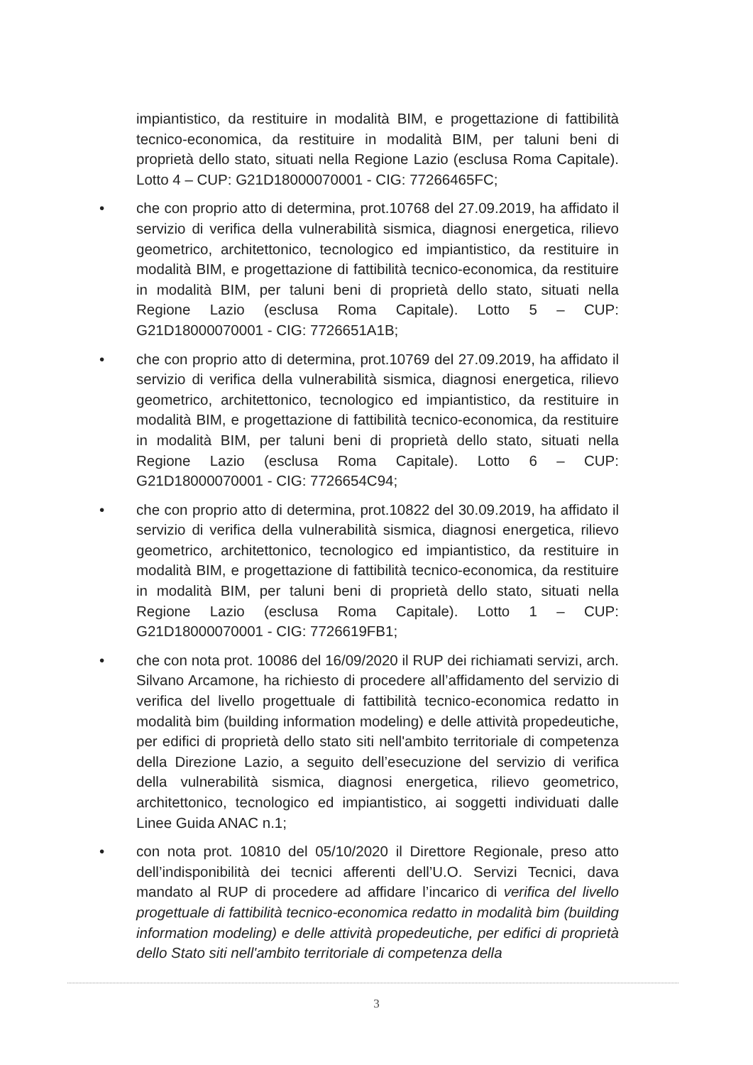impiantistico, da restituire in modalità BIM, e progettazione di fattibilità tecnico-economica, da restituire in modalità BIM, per taluni beni di proprietà dello stato, situati nella Regione Lazio (esclusa Roma Capitale). Lotto 4 – CUP: G21D18000070001 - CIG: 77266465FC;
• che con proprio atto di determina, prot.10768 del 27.09.2019, ha affidato il servizio di verifica della vulnerabilità sismica, diagnosi energetica, rilievo geometrico, architettonico, tecnologico ed impiantistico, da restituire in modalità BIM, e progettazione di fattibilità tecnico-economica, da restituire in modalità BIM, per taluni beni di proprietà dello stato, situati nella Regione Lazio (esclusa Roma Capitale). Lotto 5 – CUP: G21D18000070001 - CIG: 7726651A1B;
• che con proprio atto di determina, prot.10769 del 27.09.2019, ha affidato il servizio di verifica della vulnerabilità sismica, diagnosi energetica, rilievo geometrico, architettonico, tecnologico ed impiantistico, da restituire in modalità BIM, e progettazione di fattibilità tecnico-economica, da restituire in modalità BIM, per taluni beni di proprietà dello stato, situati nella Regione Lazio (esclusa Roma Capitale). Lotto 6 – CUP: G21D18000070001 - CIG: 7726654C94;
• che con proprio atto di determina, prot.10822 del 30.09.2019, ha affidato il servizio di verifica della vulnerabilità sismica, diagnosi energetica, rilievo geometrico, architettonico, tecnologico ed impiantistico, da restituire in modalità BIM, e progettazione di fattibilità tecnico-economica, da restituire in modalità BIM, per taluni beni di proprietà dello stato, situati nella Regione Lazio (esclusa Roma Capitale). Lotto 1 – CUP: G21D18000070001 - CIG: 7726619FB1;
• che con nota prot. 10086 del 16/09/2020 il RUP dei richiamati servizi, arch. Silvano Arcamone, ha richiesto di procedere all’affidamento del servizio di verifica del livello progettuale di fattibilità tecnico-economica redatto in modalità bim (building information modeling) e delle attività propedeutiche, per edifici di proprietà dello stato siti nell'ambito territoriale di competenza della Direzione Lazio, a seguito dell’esecuzione del servizio di verifica della vulnerabilità sismica, diagnosi energetica, rilievo geometrico, architettonico, tecnologico ed impiantistico, ai soggetti individuati dalle Linee Guida ANAC n.1;
• con nota prot. 10810 del 05/10/2020 il Direttore Regionale, preso atto dell’indisponibilità dei tecnici afferenti dell’U.O. Servizi Tecnici, dava mandato al RUP di procedere ad affidare l’incarico di verifica del livello progettuale di fattibilità tecnico-economica redatto in modalità bim (building information modeling) e delle attività propedeutiche, per edifici di proprietà dello Stato siti nell'ambito territoriale di competenza della
3